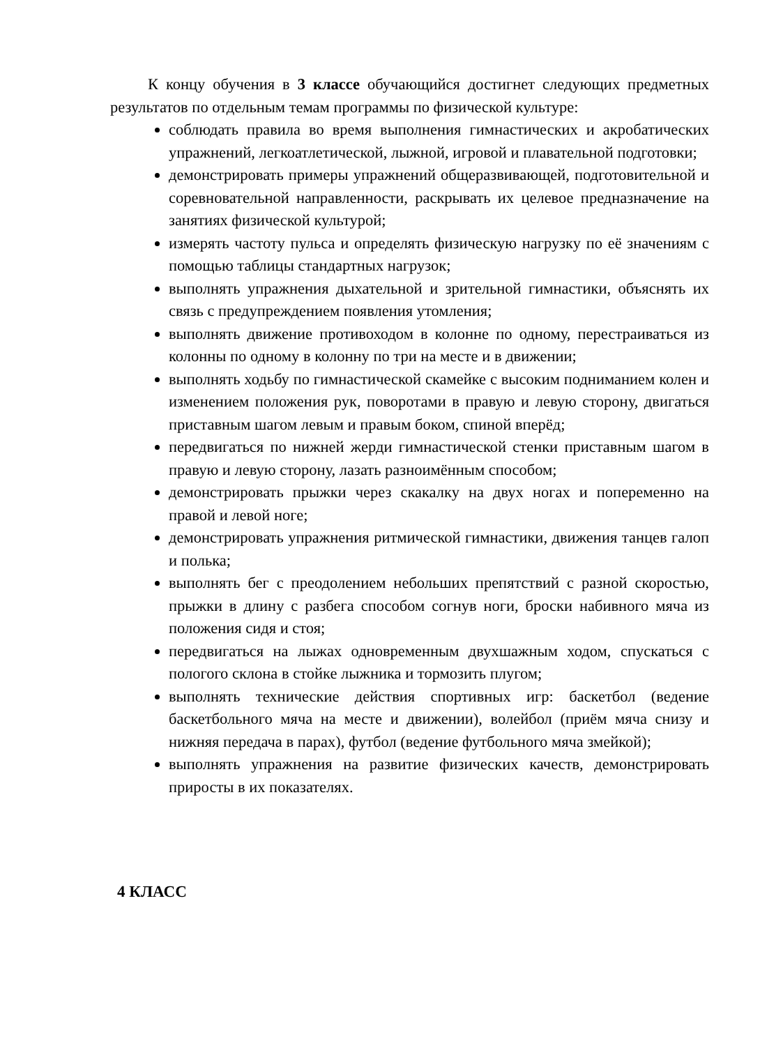К концу обучения в 3 классе обучающийся достигнет следующих предметных результатов по отдельным темам программы по физической культуре:
соблюдать правила во время выполнения гимнастических и акробатических упражнений, легкоатлетической, лыжной, игровой и плавательной подготовки;
демонстрировать примеры упражнений общеразвивающей, подготовительной и соревновательной направленности, раскрывать их целевое предназначение на занятиях физической культурой;
измерять частоту пульса и определять физическую нагрузку по её значениям с помощью таблицы стандартных нагрузок;
выполнять упражнения дыхательной и зрительной гимнастики, объяснять их связь с предупреждением появления утомления;
выполнять движение противоходом в колонне по одному, перестраиваться из колонны по одному в колонну по три на месте и в движении;
выполнять ходьбу по гимнастической скамейке с высоким подниманием колен и изменением положения рук, поворотами в правую и левую сторону, двигаться приставным шагом левым и правым боком, спиной вперёд;
передвигаться по нижней жерди гимнастической стенки приставным шагом в правую и левую сторону, лазать разноимённым способом;
демонстрировать прыжки через скакалку на двух ногах и попеременно на правой и левой ноге;
демонстрировать упражнения ритмической гимнастики, движения танцев галоп и полька;
выполнять бег с преодолением небольших препятствий с разной скоростью, прыжки в длину с разбега способом согнув ноги, броски набивного мяча из положения сидя и стоя;
передвигаться на лыжах одновременным двухшажным ходом, спускаться с пологого склона в стойке лыжника и тормозить плугом;
выполнять технические действия спортивных игр: баскетбол (ведение баскетбольного мяча на месте и движении), волейбол (приём мяча снизу и нижняя передача в парах), футбол (ведение футбольного мяча змейкой);
выполнять упражнения на развитие физических качеств, демонстрировать приросты в их показателях.
4 КЛАСС